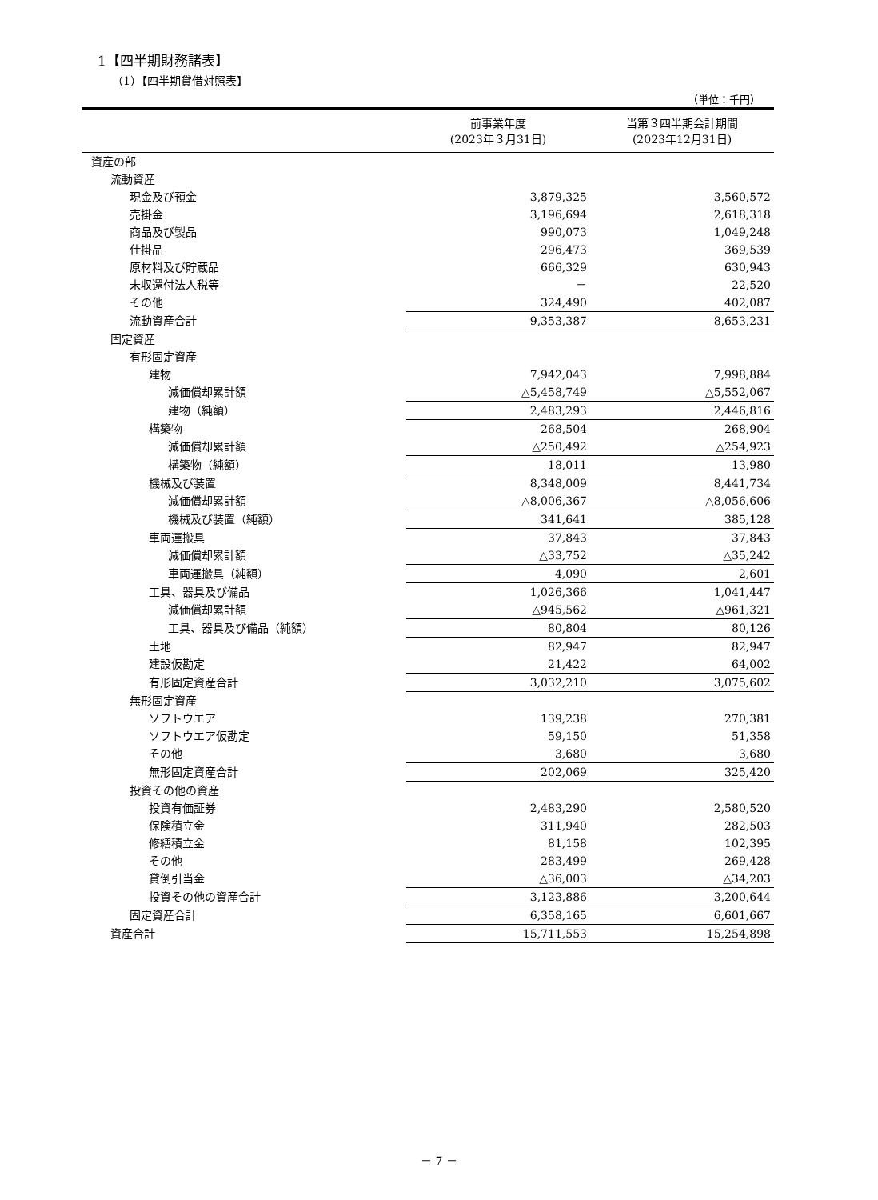1【四半期財務諸表】
（1）【四半期貸借対照表】
（単位：千円）
| | 前事業年度 (2023年３月31日) | 当第３四半期会計期間 (2023年12月31日) |
| --- | --- | --- |
| 資産の部 | | |
| 流動資産 | | |
| 現金及び預金 | 3,879,325 | 3,560,572 |
| 売掛金 | 3,196,694 | 2,618,318 |
| 商品及び製品 | 990,073 | 1,049,248 |
| 仕掛品 | 296,473 | 369,539 |
| 原材料及び貯蔵品 | 666,329 | 630,943 |
| 未収還付法人税等 | － | 22,520 |
| その他 | 324,490 | 402,087 |
| 流動資産合計 | 9,353,387 | 8,653,231 |
| 固定資産 | | |
| 有形固定資産 | | |
| 建物 | 7,942,043 | 7,998,884 |
| 減価償却累計額 | △5,458,749 | △5,552,067 |
| 建物（純額） | 2,483,293 | 2,446,816 |
| 構築物 | 268,504 | 268,904 |
| 減価償却累計額 | △250,492 | △254,923 |
| 構築物（純額） | 18,011 | 13,980 |
| 機械及び装置 | 8,348,009 | 8,441,734 |
| 減価償却累計額 | △8,006,367 | △8,056,606 |
| 機械及び装置（純額） | 341,641 | 385,128 |
| 車両運搬具 | 37,843 | 37,843 |
| 減価償却累計額 | △33,752 | △35,242 |
| 車両運搬具（純額） | 4,090 | 2,601 |
| 工具、器具及び備品 | 1,026,366 | 1,041,447 |
| 減価償却累計額 | △945,562 | △961,321 |
| 工具、器具及び備品（純額） | 80,804 | 80,126 |
| 土地 | 82,947 | 82,947 |
| 建設仮勘定 | 21,422 | 64,002 |
| 有形固定資産合計 | 3,032,210 | 3,075,602 |
| 無形固定資産 | | |
| ソフトウエア | 139,238 | 270,381 |
| ソフトウエア仮勘定 | 59,150 | 51,358 |
| その他 | 3,680 | 3,680 |
| 無形固定資産合計 | 202,069 | 325,420 |
| 投資その他の資産 | | |
| 投資有価証券 | 2,483,290 | 2,580,520 |
| 保険積立金 | 311,940 | 282,503 |
| 修繕積立金 | 81,158 | 102,395 |
| その他 | 283,499 | 269,428 |
| 貸倒引当金 | △36,003 | △34,203 |
| 投資その他の資産合計 | 3,123,886 | 3,200,644 |
| 固定資産合計 | 6,358,165 | 6,601,667 |
| 資産合計 | 15,711,553 | 15,254,898 |
－ 7 －